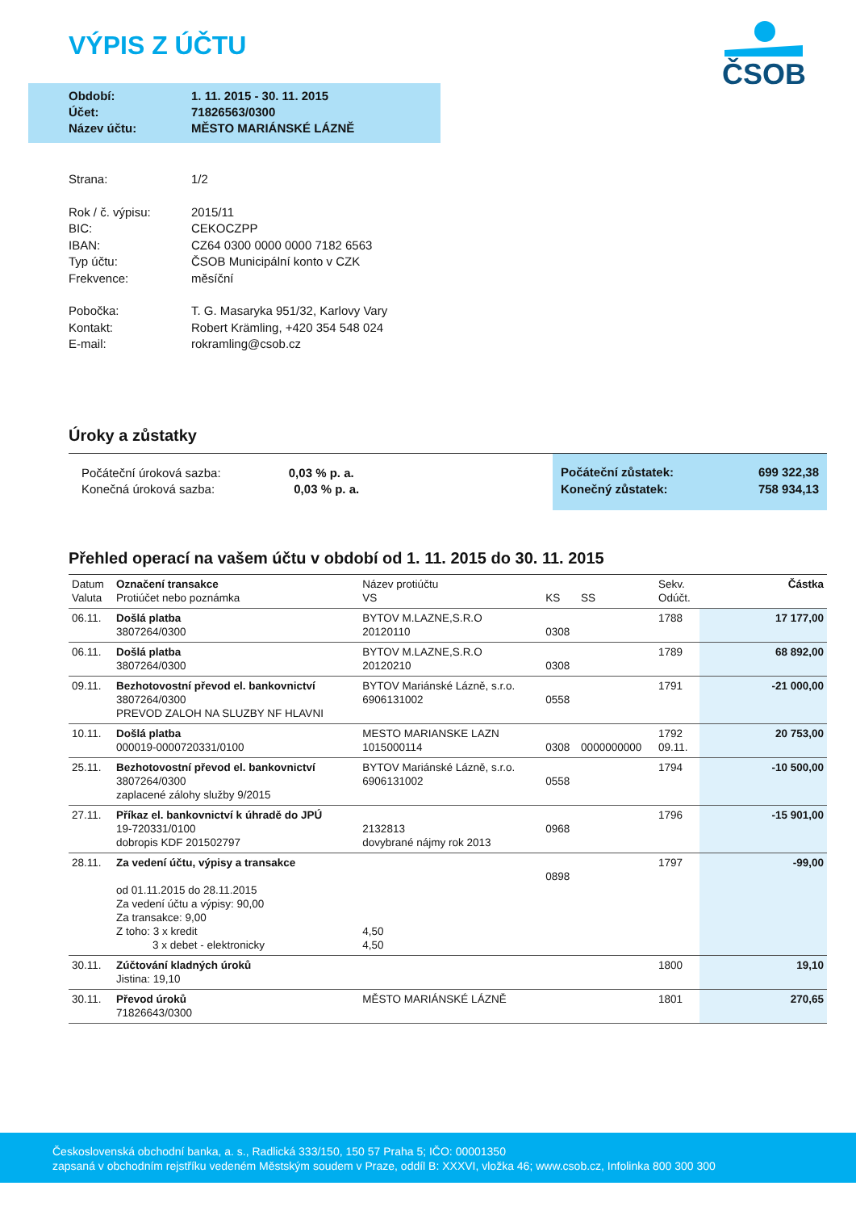VÝPIS Z ÚČTU
ČSOB
| Období: | 1. 11. 2015 - 30. 11. 2015 |
| Účet: | 71826563/0300 |
| Název účtu: | MĚSTO MARIÁNSKÉ LÁZNĚ |
| Strana: | 1/2 |
| Rok / č. výpisu: | 2015/11 |
| BIC: | CEKOCZPP |
| IBAN: | CZ64 0300 0000 0000 7182 6563 |
| Typ účtu: | ČSOB Municipální konto v CZK |
| Frekvence: | měsíční |
| Pobočka: | T. G. Masaryka 951/32, Karlovy Vary |
| Kontakt: | Robert Krämling, +420 354 548 024 |
| E-mail: | rokramling@csob.cz |
Úroky a zůstatky
Počáteční úroková sazba: 0,03 % p. a.
Konečná úroková sazba: 0,03 % p. a.
Počáteční zůstatek: 699 322,38
Konečný zůstatek: 758 934,13
Přehled operací na vašem účtu v období od 1. 11. 2015 do 30. 11. 2015
| Datum Valuta | Označení transakce Protiúčet nebo poznámka | Název protiúčtu VS | KS | SS | Sekv. Odúčt. | Částka |
| --- | --- | --- | --- | --- | --- | --- |
| 06.11. | Došlá platba 3807264/0300 | BYTOV M.LAZNE,S.R.O 20120110 | 0308 | | 1788 | 17 177,00 |
| 06.11. | Došlá platba 3807264/0300 | BYTOV M.LAZNE,S.R.O 20120210 | 0308 | | 1789 | 68 892,00 |
| 09.11. | Bezhotovostní převod el. bankovnictví 3807264/0300 PREVOD ZALOH NA SLUZBY NF HLAVNI | BYTOV Mariánské Lázně, s.r.o. 6906131002 | 0558 | | 1791 | -21 000,00 |
| 10.11. | Došlá platba 000019-0000720331/0100 | MESTO MARIANSKE LAZN 1015000114 | 0308 | 0000000000 | 1792 09.11. | 20 753,00 |
| 25.11. | Bezhotovostní převod el. bankovnictví 3807264/0300 zaplacené zálohy služby 9/2015 | BYTOV Mariánské Lázně, s.r.o. 6906131002 | 0558 | | 1794 | -10 500,00 |
| 27.11. | Příkaz el. bankovnictví k úhradě do JPÚ 19-720331/0100 dobropis KDF 201502797 | 2132813 dovybrané nájmy rok 2013 | 0968 | | 1796 | -15 901,00 |
| 28.11. | Za vedení účtu, výpisy a transakce od 01.11.2015 do 28.11.2015 Za vedení účtu a výpisy: 90,00 Za transakce: 9,00 Z toho: 3 x kredit 3 x debet - elektronicky | 4,50 4,50 | 0898 | | 1797 | -99,00 |
| 30.11. | Zúčtování kladných úroků Jistina: 19,10 | | | | 1800 | 19,10 |
| 30.11. | Převod úroků 71826643/0300 | MĚSTO MARIÁNSKÉ LÁZNĚ | | | 1801 | 270,65 |
Československá obchodní banka, a. s., Radlická 333/150, 150 57 Praha 5; IČO: 00001350
zapsaná v obchodním rejstříku vedeném Městským soudem v Praze, oddíl B: XXXVI, vložka 46; www.csob.cz, Infolinka 800 300 300